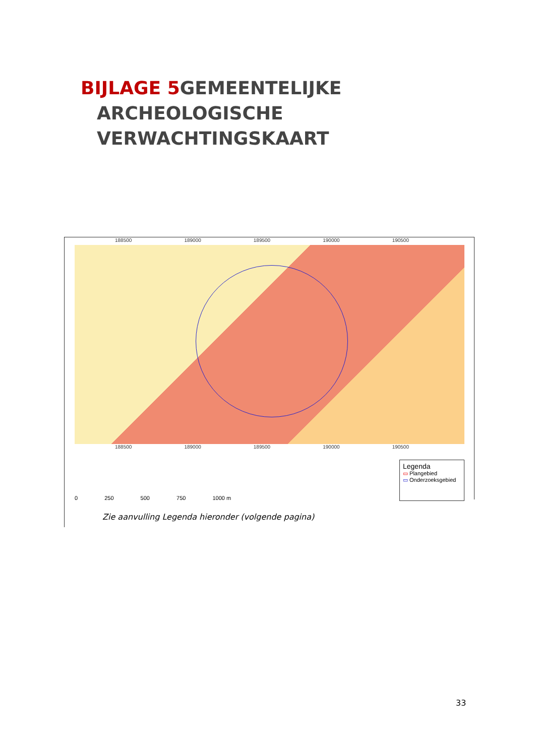BIJLAGE 5 GEMEENTELIJKE
ARCHEOLOGISCHE
VERWACHTINGSKAART
188500 189000 189500 190000 190500
188500 189000 189500 190000 190500
0 250 500 750 1000 m
Legenda
▭ Plangebied
▭ Onderzoeksgebied
Zie aanvulling Legenda hieronder (volgende pagina)
33